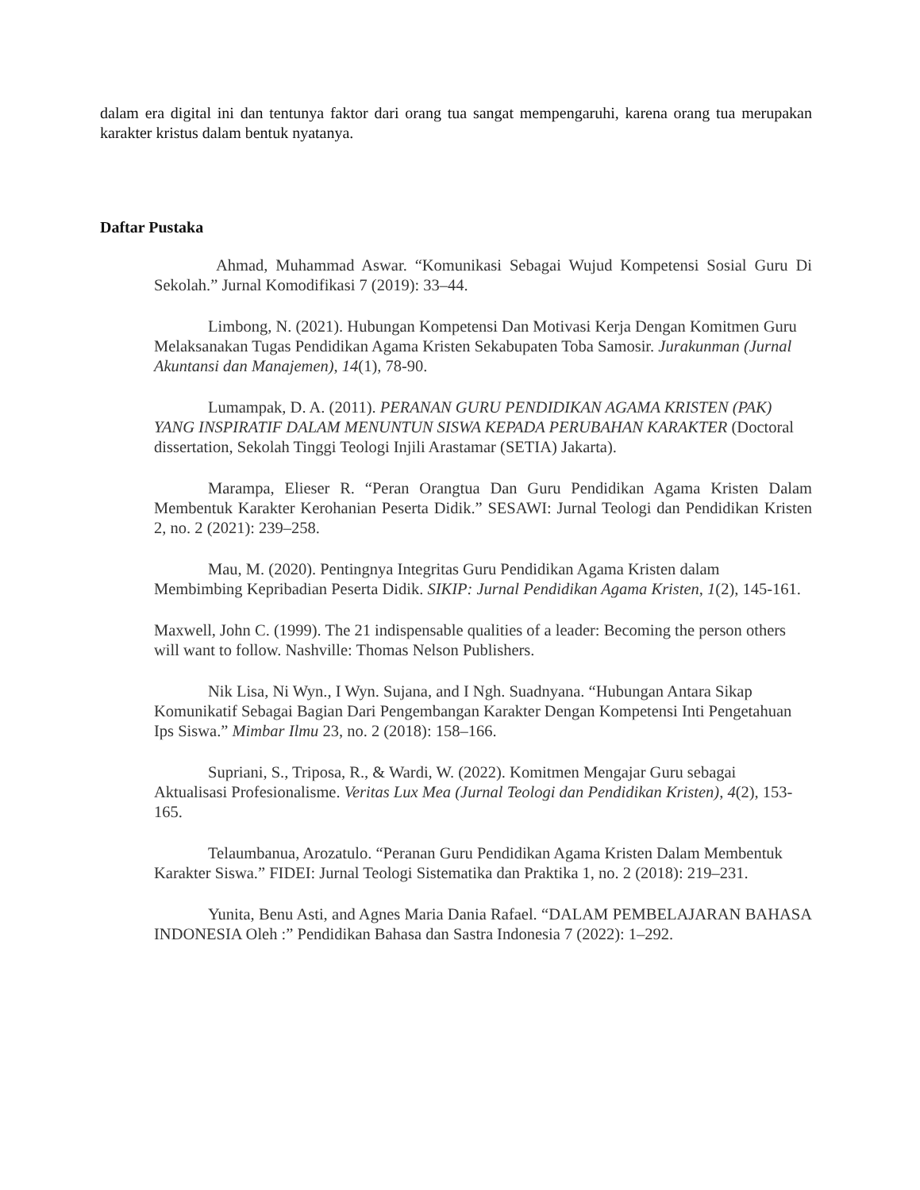dalam era digital ini dan tentunya faktor dari orang tua sangat mempengaruhi, karena orang tua merupakan karakter kristus dalam bentuk nyatanya.
Daftar Pustaka
Ahmad, Muhammad Aswar. “Komunikasi Sebagai Wujud Kompetensi Sosial Guru Di Sekolah.” Jurnal Komodifikasi 7 (2019): 33–44.
Limbong, N. (2021). Hubungan Kompetensi Dan Motivasi Kerja Dengan Komitmen Guru Melaksanakan Tugas Pendidikan Agama Kristen Sekabupaten Toba Samosir. Jurakunman (Jurnal Akuntansi dan Manajemen), 14(1), 78-90.
Lumampak, D. A. (2011). PERANAN GURU PENDIDIKAN AGAMA KRISTEN (PAK) YANG INSPIRATIF DALAM MENUNTUN SISWA KEPADA PERUBAHAN KARAKTER (Doctoral dissertation, Sekolah Tinggi Teologi Injili Arastamar (SETIA) Jakarta).
Marampa, Elieser R. “Peran Orangtua Dan Guru Pendidikan Agama Kristen Dalam Membentuk Karakter Kerohanian Peserta Didik.” SESAWI: Jurnal Teologi dan Pendidikan Kristen 2, no. 2 (2021): 239–258.
Mau, M. (2020). Pentingnya Integritas Guru Pendidikan Agama Kristen dalam Membimbing Kepribadian Peserta Didik. SIKIP: Jurnal Pendidikan Agama Kristen, 1(2), 145-161.
Maxwell, John C. (1999). The 21 indispensable qualities of a leader: Becoming the person others will want to follow. Nashville: Thomas Nelson Publishers.
Nik Lisa, Ni Wyn., I Wyn. Sujana, and I Ngh. Suadnyana. “Hubungan Antara Sikap Komunikatif Sebagai Bagian Dari Pengembangan Karakter Dengan Kompetensi Inti Pengetahuan Ips Siswa.” Mimbar Ilmu 23, no. 2 (2018): 158–166.
Supriani, S., Triposa, R., & Wardi, W. (2022). Komitmen Mengajar Guru sebagai Aktualisasi Profesionalisme. Veritas Lux Mea (Jurnal Teologi dan Pendidikan Kristen), 4(2), 153-165.
Telaumbanua, Arozatulo. “Peranan Guru Pendidikan Agama Kristen Dalam Membentuk Karakter Siswa.” FIDEI: Jurnal Teologi Sistematika dan Praktika 1, no. 2 (2018): 219–231.
Yunita, Benu Asti, and Agnes Maria Dania Rafael. “DALAM PEMBELAJARAN BAHASA INDONESIA Oleh :” Pendidikan Bahasa dan Sastra Indonesia 7 (2022): 1–292.